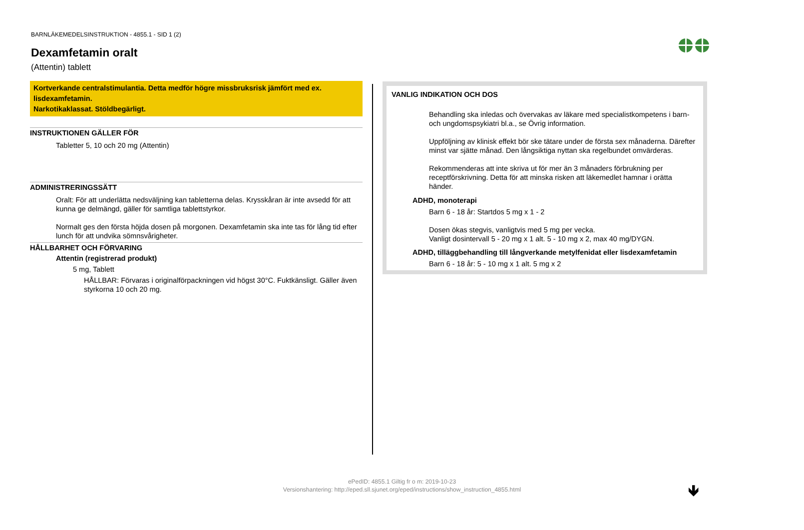BARNLÄKEMEDELSINSTRUKTION - 4855.1 - SID 1 (2)
Dexamfetamin oralt
(Attentin) tablett
Kortverkande centralstimulantia. Detta medför högre missbruksrisk jämfört med ex.
lisdexamfetamin.
Narkotikaklassat. Stöldbegärligt.
INSTRUKTIONEN GÄLLER FÖR
Tabletter 5, 10 och 20 mg (Attentin)
ADMINISTRERINGSSÄTT
Oralt: För att underlätta nedsväljning kan tabletterna delas. Krysskåran är inte avsedd för att kunna ge delmängd, gäller för samtliga tablettstyrkor.
Normalt ges den första höjda dosen på morgonen. Dexamfetamin ska inte tas för lång tid efter lunch för att undvika sömnsvårigheter.
HÅLLBARHET OCH FÖRVARING
Attentin (registrerad produkt)
5 mg, Tablett
HÅLLBAR: Förvaras i originalförpackningen vid högst 30°C. Fuktkänsligt. Gäller även styrkorna 10 och 20 mg.
VANLIG INDIKATION OCH DOS
Behandling ska inledas och övervakas av läkare med specialistkompetens i barn- och ungdomspsykiatri bl.a., se Övrig information.
Uppföljning av klinisk effekt bör ske tätare under de första sex månaderna. Därefter minst var sjätte månad. Den långsiktiga nyttan ska regelbundet omvärderas.
Rekommenderas att inte skriva ut för mer än 3 månaders förbrukning per receptförskrivning. Detta för att minska risken att läkemedlet hamnar i orätta händer.
ADHD, monoterapi
Barn 6 - 18 år: Startdos 5 mg x 1 - 2
Dosen ökas stegvis, vanligtvis med 5 mg per vecka.
Vanligt dosintervall 5 - 20 mg x 1 alt. 5 - 10 mg x 2, max 40 mg/DYGN.
ADHD, tilläggbehandling till långverkande metylfenidat eller lisdexamfetamin
Barn 6 - 18 år: 5 - 10 mg x 1 alt. 5 mg x 2
ePedID: 4855.1 Giltig fr o m: 2019-10-23
Versionshantering: http://eped.sll.sjunet.org/eped/instructions/show_instruction_4855.html
🡻